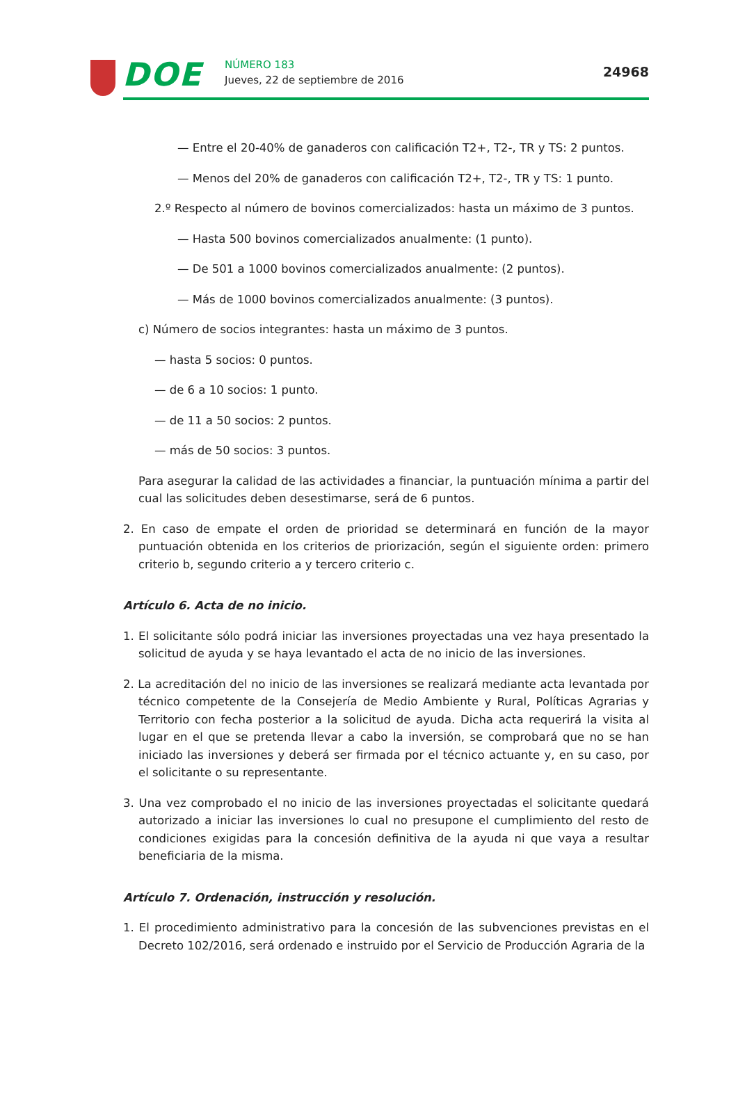DOE NÚMERO 183
Jueves, 22 de septiembre de 2016
24968
— Entre el 20-40% de ganaderos con calificación T2+, T2-, TR y TS: 2 puntos.
— Menos del 20% de ganaderos con calificación T2+, T2-, TR y TS: 1 punto.
2.º Respecto al número de bovinos comercializados: hasta un máximo de 3 puntos.
— Hasta 500 bovinos comercializados anualmente: (1 punto).
— De 501 a 1000 bovinos comercializados anualmente: (2 puntos).
— Más de 1000 bovinos comercializados anualmente: (3 puntos).
c) Número de socios integrantes: hasta un máximo de 3 puntos.
— hasta 5 socios: 0 puntos.
— de 6 a 10 socios: 1 punto.
— de 11 a 50 socios: 2 puntos.
— más de 50 socios: 3 puntos.
Para asegurar la calidad de las actividades a financiar, la puntuación mínima a partir del cual las solicitudes deben desestimarse, será de 6 puntos.
2. En caso de empate el orden de prioridad se determinará en función de la mayor puntuación obtenida en los criterios de priorización, según el siguiente orden: primero criterio b, segundo criterio a y tercero criterio c.
Artículo 6. Acta de no inicio.
1. El solicitante sólo podrá iniciar las inversiones proyectadas una vez haya presentado la solicitud de ayuda y se haya levantado el acta de no inicio de las inversiones.
2. La acreditación del no inicio de las inversiones se realizará mediante acta levantada por técnico competente de la Consejería de Medio Ambiente y Rural, Políticas Agrarias y Territorio con fecha posterior a la solicitud de ayuda. Dicha acta requerirá la visita al lugar en el que se pretenda llevar a cabo la inversión, se comprobará que no se han iniciado las inversiones y deberá ser firmada por el técnico actuante y, en su caso, por el solicitante o su representante.
3. Una vez comprobado el no inicio de las inversiones proyectadas el solicitante quedará autorizado a iniciar las inversiones lo cual no presupone el cumplimiento del resto de condiciones exigidas para la concesión definitiva de la ayuda ni que vaya a resultar beneficiaria de la misma.
Artículo 7. Ordenación, instrucción y resolución.
1. El procedimiento administrativo para la concesión de las subvenciones previstas en el Decreto 102/2016, será ordenado e instruido por el Servicio de Producción Agraria de la